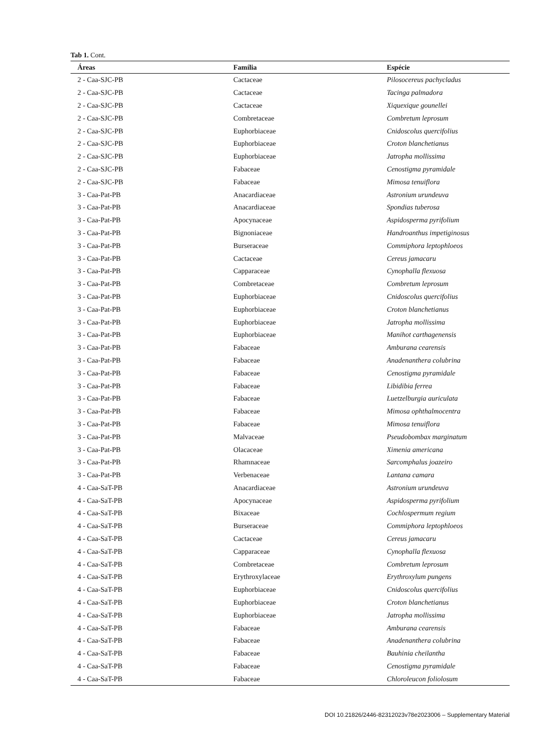Tab 1. Cont.
| Áreas | Família | Espécie |
| --- | --- | --- |
| 2 - Caa-SJC-PB | Cactaceae | Pilosocereus pachycladus |
| 2 - Caa-SJC-PB | Cactaceae | Tacinga palmadora |
| 2 - Caa-SJC-PB | Cactaceae | Xiquexique gounellei |
| 2 - Caa-SJC-PB | Combretaceae | Combretum leprosum |
| 2 - Caa-SJC-PB | Euphorbiaceae | Cnidoscolus quercifolius |
| 2 - Caa-SJC-PB | Euphorbiaceae | Croton blanchetianus |
| 2 - Caa-SJC-PB | Euphorbiaceae | Jatropha mollissima |
| 2 - Caa-SJC-PB | Fabaceae | Cenostigma pyramidale |
| 2 - Caa-SJC-PB | Fabaceae | Mimosa tenuiflora |
| 3 - Caa-Pat-PB | Anacardiaceae | Astronium urundeuva |
| 3 - Caa-Pat-PB | Anacardiaceae | Spondias tuberosa |
| 3 - Caa-Pat-PB | Apocynaceae | Aspidosperma pyrifolium |
| 3 - Caa-Pat-PB | Bignoniaceae | Handroanthus impetiginosus |
| 3 - Caa-Pat-PB | Burseraceae | Commiphora leptophloeos |
| 3 - Caa-Pat-PB | Cactaceae | Cereus jamacaru |
| 3 - Caa-Pat-PB | Capparaceae | Cynophalla flexuosa |
| 3 - Caa-Pat-PB | Combretaceae | Combretum leprosum |
| 3 - Caa-Pat-PB | Euphorbiaceae | Cnidoscolus quercifolius |
| 3 - Caa-Pat-PB | Euphorbiaceae | Croton blanchetianus |
| 3 - Caa-Pat-PB | Euphorbiaceae | Jatropha mollissima |
| 3 - Caa-Pat-PB | Euphorbiaceae | Manihot carthagenensis |
| 3 - Caa-Pat-PB | Fabaceae | Amburana cearensis |
| 3 - Caa-Pat-PB | Fabaceae | Anadenanthera colubrina |
| 3 - Caa-Pat-PB | Fabaceae | Cenostigma pyramidale |
| 3 - Caa-Pat-PB | Fabaceae | Libidibia ferrea |
| 3 - Caa-Pat-PB | Fabaceae | Luetzelburgia auriculata |
| 3 - Caa-Pat-PB | Fabaceae | Mimosa ophthalmocentra |
| 3 - Caa-Pat-PB | Fabaceae | Mimosa tenuiflora |
| 3 - Caa-Pat-PB | Malvaceae | Pseudobombax marginatum |
| 3 - Caa-Pat-PB | Olacaceae | Ximenia americana |
| 3 - Caa-Pat-PB | Rhamnaceae | Sarcomphalus joazeiro |
| 3 - Caa-Pat-PB | Verbenaceae | Lantana camara |
| 4 - Caa-SaT-PB | Anacardiaceae | Astronium urundeuva |
| 4 - Caa-SaT-PB | Apocynaceae | Aspidosperma pyrifolium |
| 4 - Caa-SaT-PB | Bixaceae | Cochlospermum regium |
| 4 - Caa-SaT-PB | Burseraceae | Commiphora leptophloeos |
| 4 - Caa-SaT-PB | Cactaceae | Cereus jamacaru |
| 4 - Caa-SaT-PB | Capparaceae | Cynophalla flexuosa |
| 4 - Caa-SaT-PB | Combretaceae | Combretum leprosum |
| 4 - Caa-SaT-PB | Erythroxylaceae | Erythroxylum pungens |
| 4 - Caa-SaT-PB | Euphorbiaceae | Cnidoscolus quercifolius |
| 4 - Caa-SaT-PB | Euphorbiaceae | Croton blanchetianus |
| 4 - Caa-SaT-PB | Euphorbiaceae | Jatropha mollissima |
| 4 - Caa-SaT-PB | Fabaceae | Amburana cearensis |
| 4 - Caa-SaT-PB | Fabaceae | Anadenanthera colubrina |
| 4 - Caa-SaT-PB | Fabaceae | Bauhinia cheilantha |
| 4 - Caa-SaT-PB | Fabaceae | Cenostigma pyramidale |
| 4 - Caa-SaT-PB | Fabaceae | Chloroleucon foliolosum |
DOI 10.21826/2446-82312023v78e2023006 – Supplementary Material